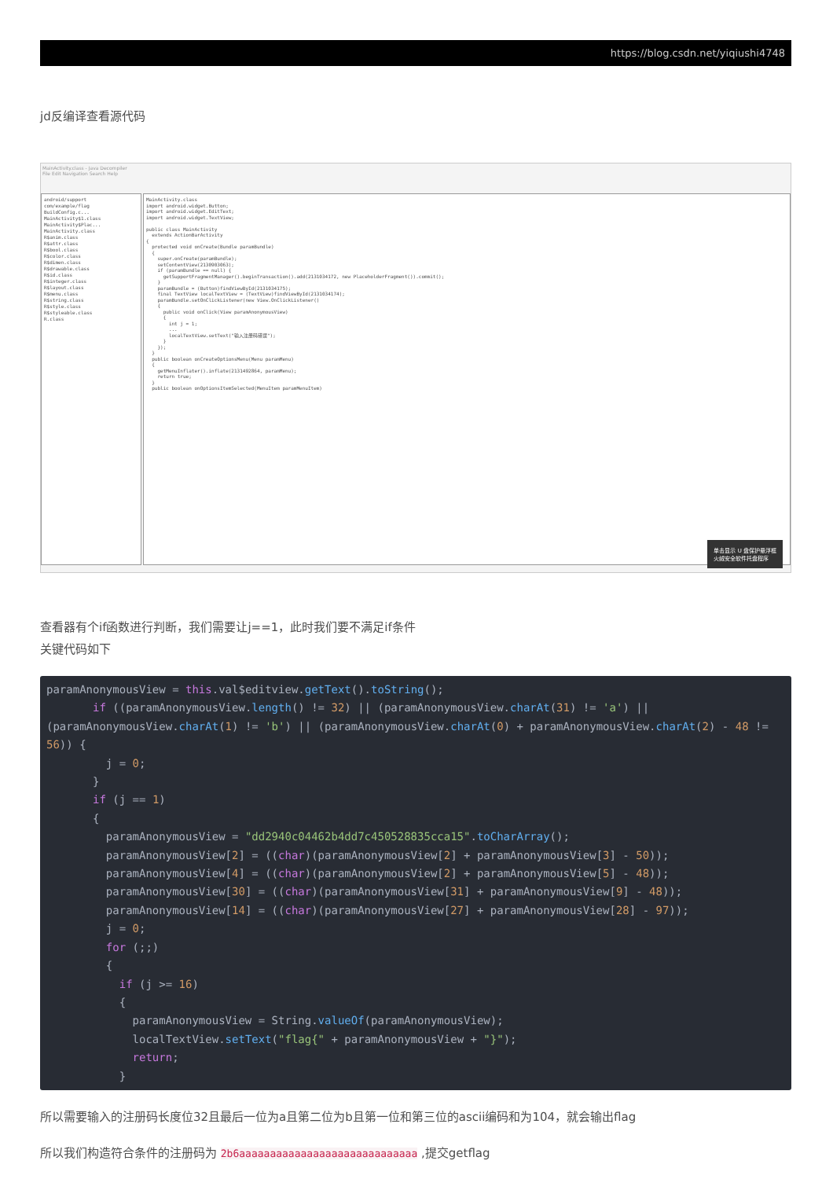https://blog.csdn.net/yiqiushi4748
jd反编译查看源代码
MainActivity.class - Java Decompiler
File Edit Navigation Search Help
android/support
com/example/flag
BuildConfig.c...
MainActivity$1.class
MainActivity$Plac...
MainActivity.class
R$anim.class
R$attr.class
R$bool.class
R$color.class
R$dimen.class
R$drawable.class
R$id.class
R$integer.class
R$layout.class
R$menu.class
R$string.class
R$style.class
R$styleable.class
R.class
MainActivity.class import android.widget.Button; import android.widget.EditText; import android.widget.TextView; public class MainActivity extends ActionBarActivity { protected void onCreate(Bundle paramBundle) { super.onCreate(paramBundle); setContentView(2130903063); if (paramBundle == null) { getSupportFragmentManager().beginTransaction().add(2131034172, new PlaceholderFragment()).commit(); } paramBundle = (Button)findViewById(2131034175); final TextView localTextView = (TextView)findViewById(2131034174); paramBundle.setOnClickListener(new View.OnClickListener() { public void onClick(View paramAnonymousView) { int j = 1; ... localTextView.setText("输入注册码错误"); } }); } public boolean onCreateOptionsMenu(Menu paramMenu) { getMenuInflater().inflate(2131492864, paramMenu); return true; } public boolean onOptionsItemSelected(MenuItem paramMenuItem)
单击显示 U 盘保护悬浮框
火绒安全软件托盘程序
查看器有个if函数进行判断，我们需要让j==1，此时我们要不满足if条件
关键代码如下
paramAnonymousView = this.val$editview.getText().toString();
       if ((paramAnonymousView.length() != 32) || (paramAnonymousView.charAt(31) != 'a') || (paramAnonymousView.charAt(1) != 'b') || (paramAnonymousView.charAt(0) + paramAnonymousView.charAt(2) - 48 != 56)) {
         j = 0;
       }
       if (j == 1)
       {
         paramAnonymousView = "dd2940c04462b4dd7c450528835cca15".toCharArray();
         paramAnonymousView[2] = ((char)(paramAnonymousView[2] + paramAnonymousView[3] - 50));
         paramAnonymousView[4] = ((char)(paramAnonymousView[2] + paramAnonymousView[5] - 48));
         paramAnonymousView[30] = ((char)(paramAnonymousView[31] + paramAnonymousView[9] - 48));
         paramAnonymousView[14] = ((char)(paramAnonymousView[27] + paramAnonymousView[28] - 97));
         j = 0;
         for (;;)
         {
           if (j >= 16)
           {
             paramAnonymousView = String.valueOf(paramAnonymousView);
             localTextView.setText("flag{" + paramAnonymousView + "}");
             return;
           }
所以需要输入的注册码长度位32且最后一位为a且第二位为b且第一位和第三位的ascii编码和为104，就会输出flag
所以我们构造符合条件的注册码为 2b6aaaaaaaaaaaaaaaaaaaaaaaaaaaaa ,提交getflag